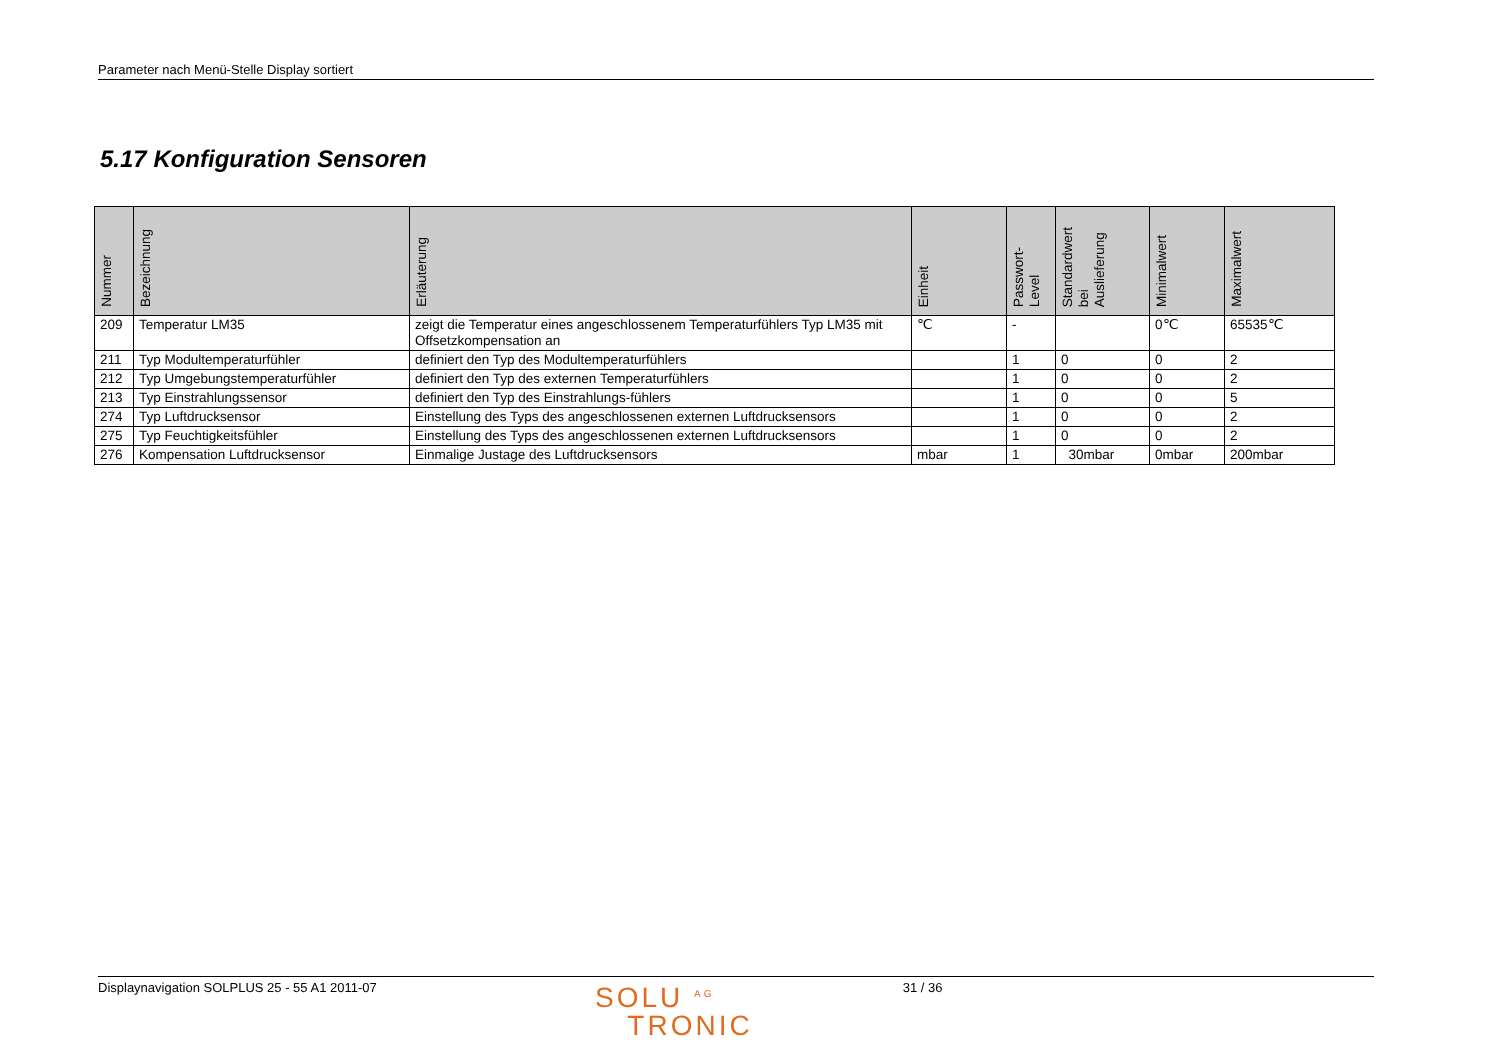Parameter nach Menü-Stelle Display sortiert
5.17 Konfiguration Sensoren
| Nummer | Bezeichnung | Erläuterung | Einheit | Passwort- Level | Standardwert bei Auslieferung | Minimalwert | Maximalwert |
| --- | --- | --- | --- | --- | --- | --- | --- |
| 209 | Temperatur LM35 | zeigt die Temperatur eines angeschlossenem Temperaturfühlers Typ LM35 mit Offsetzkompensation an | ℃ | - | | 0℃ | 65535℃ |
| 211 | Typ Modultemperaturfühler | definiert den Typ des Modultemperaturfühlers | | 1 | 0 | 0 | 2 |
| 212 | Typ Umgebungstemperaturfühler | definiert den Typ des externen Temperaturfühlers | | 1 | 0 | 0 | 2 |
| 213 | Typ Einstrahlungssensor | definiert den Typ des Einstrahlungs-fühlers | | 1 | 0 | 0 | 5 |
| 274 | Typ Luftdrucksensor | Einstellung des Typs des angeschlossenen externen Luftdrucksensors | | 1 | 0 | 0 | 2 |
| 275 | Typ Feuchtigkeitsfühler | Einstellung des Typs des angeschlossenen externen Luftdrucksensors | | 1 | 0 | 0 | 2 |
| 276 | Kompensation Luftdrucksensor | Einmalige Justage des Luftdrucksensors | mbar | 1 | 30mbar | 0mbar | 200mbar |
Displaynavigation SOLPLUS 25 - 55 A1 2011-07
SOLU <sup>AG</sup>
TRONIC
31 / 36